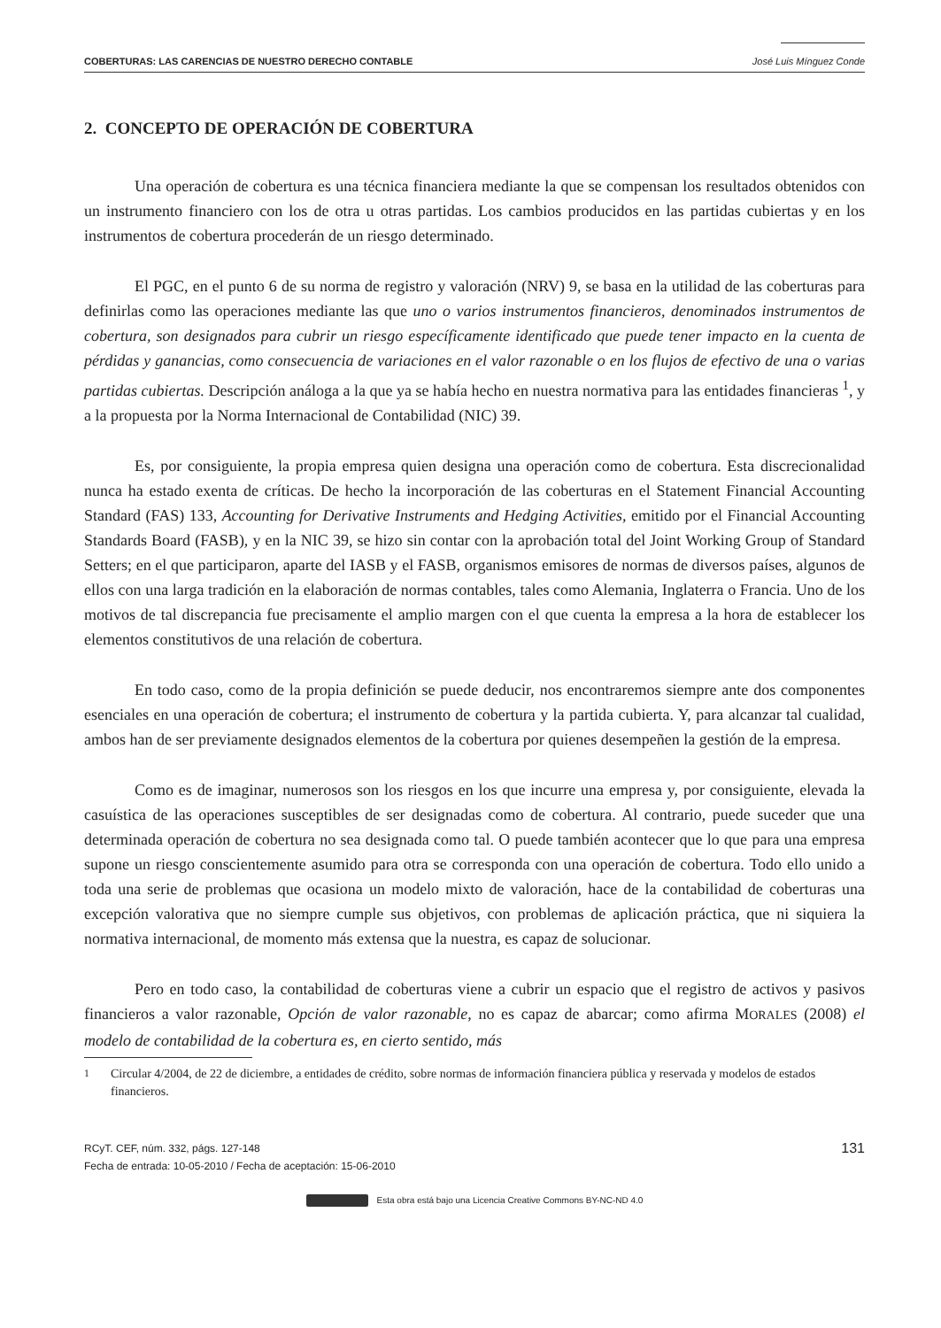COBERTURAS: LAS CARENCIAS DE NUESTRO DERECHO CONTABLE José Luis Mínguez Conde
2. CONCEPTO DE OPERACIÓN DE COBERTURA
Una operación de cobertura es una técnica financiera mediante la que se compensan los resultados obtenidos con un instrumento financiero con los de otra u otras partidas. Los cambios producidos en las partidas cubiertas y en los instrumentos de cobertura procederán de un riesgo determinado.
El PGC, en el punto 6 de su norma de registro y valoración (NRV) 9, se basa en la utilidad de las coberturas para definirlas como las operaciones mediante las que uno o varios instrumentos financieros, denominados instrumentos de cobertura, son designados para cubrir un riesgo específicamente identificado que puede tener impacto en la cuenta de pérdidas y ganancias, como consecuencia de variaciones en el valor razonable o en los flujos de efectivo de una o varias partidas cubiertas. Descripción análoga a la que ya se había hecho en nuestra normativa para las entidades financieras <sup>1</sup>, y a la propuesta por la Norma Internacional de Contabilidad (NIC) 39.
Es, por consiguiente, la propia empresa quien designa una operación como de cobertura. Esta discrecionalidad nunca ha estado exenta de críticas. De hecho la incorporación de las coberturas en el Statement Financial Accounting Standard (FAS) 133, Accounting for Derivative Instruments and Hedging Activities, emitido por el Financial Accounting Standards Board (FASB), y en la NIC 39, se hizo sin contar con la aprobación total del Joint Working Group of Standard Setters; en el que participaron, aparte del IASB y el FASB, organismos emisores de normas de diversos países, algunos de ellos con una larga tradición en la elaboración de normas contables, tales como Alemania, Inglaterra o Francia. Uno de los motivos de tal discrepancia fue precisamente el amplio margen con el que cuenta la empresa a la hora de establecer los elementos constitutivos de una relación de cobertura.
En todo caso, como de la propia definición se puede deducir, nos encontraremos siempre ante dos componentes esenciales en una operación de cobertura; el instrumento de cobertura y la partida cubierta. Y, para alcanzar tal cualidad, ambos han de ser previamente designados elementos de la cobertura por quienes desempeñen la gestión de la empresa.
Como es de imaginar, numerosos son los riesgos en los que incurre una empresa y, por consiguiente, elevada la casuística de las operaciones susceptibles de ser designadas como de cobertura. Al contrario, puede suceder que una determinada operación de cobertura no sea designada como tal. O puede también acontecer que lo que para una empresa supone un riesgo conscientemente asumido para otra se corresponda con una operación de cobertura. Todo ello unido a toda una serie de problemas que ocasiona un modelo mixto de valoración, hace de la contabilidad de coberturas una excepción valorativa que no siempre cumple sus objetivos, con problemas de aplicación práctica, que ni siquiera la normativa internacional, de momento más extensa que la nuestra, es capaz de solucionar.
Pero en todo caso, la contabilidad de coberturas viene a cubrir un espacio que el registro de activos y pasivos financieros a valor razonable, Opción de valor razonable, no es capaz de abarcar; como afirma MORALES (2008) el modelo de contabilidad de la cobertura es, en cierto sentido, más
<sup>1</sup> Circular 4/2004, de 22 de diciembre, a entidades de crédito, sobre normas de información financiera pública y reservada y modelos de estados financieros.
RCyT. CEF, núm. 332, págs. 127-148
Fecha de entrada: 10-05-2010 / Fecha de aceptación: 15-06-2010
131
Esta obra está bajo una Licencia Creative Commons BY-NC-ND 4.0